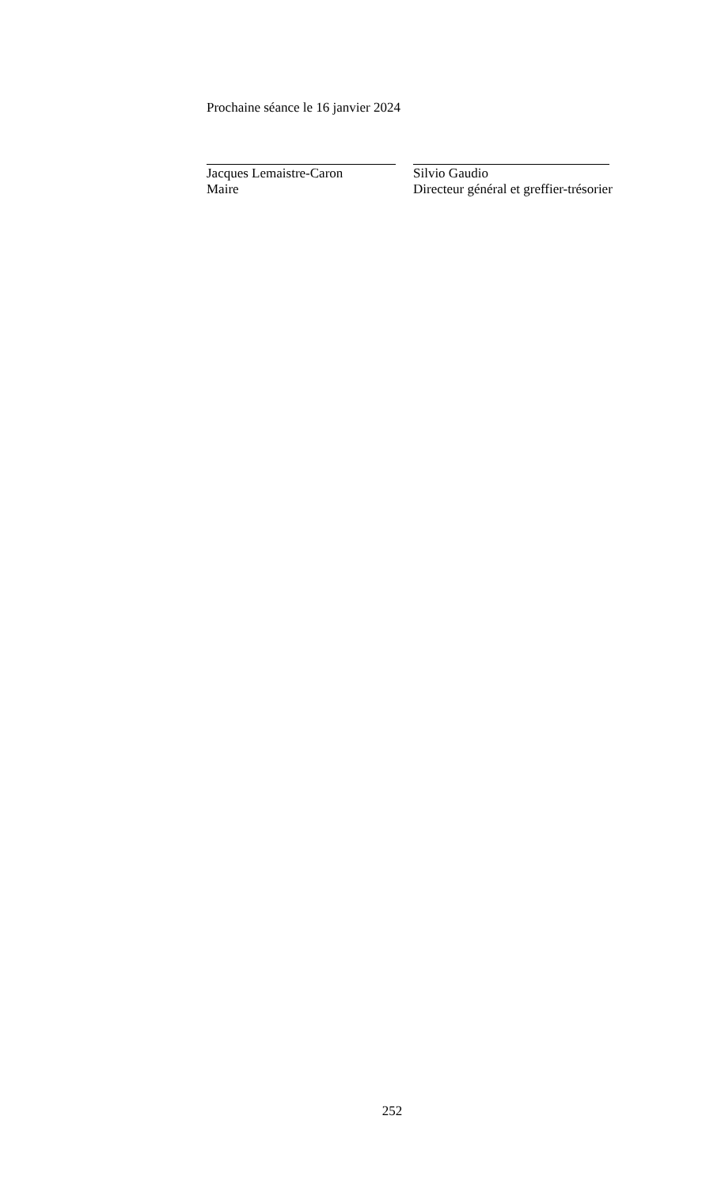Prochaine séance le 16 janvier 2024
Jacques Lemaistre-Caron
Maire
Silvio Gaudio
Directeur général et greffier-trésorier
252